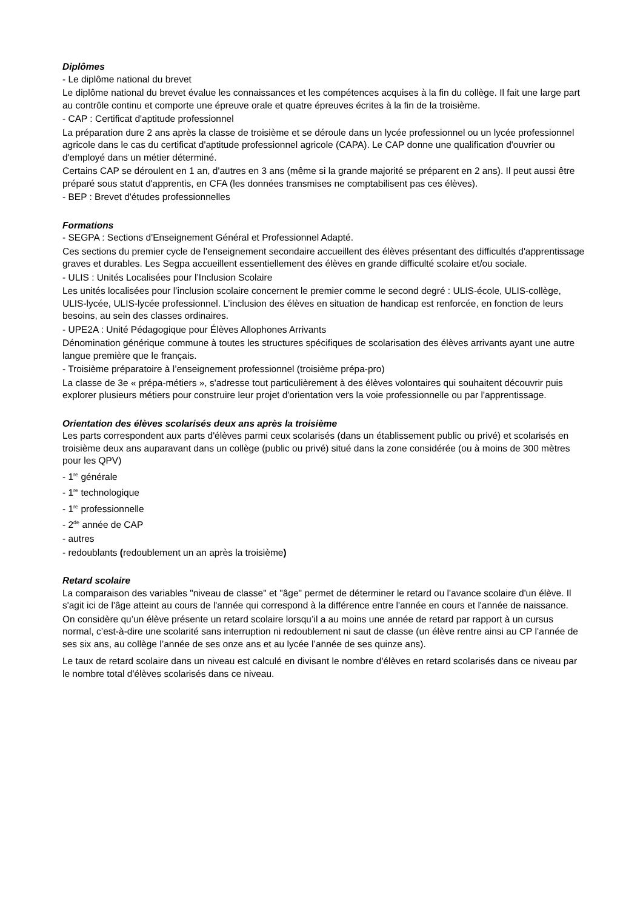Diplômes
- Le diplôme national du brevet
Le diplôme national du brevet évalue les connaissances et les compétences acquises à la fin du collège. Il fait une large part au contrôle continu et comporte une épreuve orale et quatre épreuves écrites à la fin de la troisième.
- CAP : Certificat d'aptitude professionnel
La préparation dure 2 ans après la classe de troisième et se déroule dans un lycée professionnel ou un lycée professionnel agricole dans le cas du certificat d'aptitude professionnel agricole (CAPA). Le CAP donne une qualification d'ouvrier ou d'employé dans un métier déterminé.
Certains CAP se déroulent en 1 an, d'autres en 3 ans (même si la grande majorité se préparent en 2 ans). Il peut aussi être préparé sous statut d'apprentis, en CFA (les données transmises ne comptabilisent pas ces élèves).
- BEP : Brevet d'études professionnelles
Formations
- SEGPA : Sections d'Enseignement Général et Professionnel Adapté.
Ces sections du premier cycle de l'enseignement secondaire accueillent des élèves présentant des difficultés d'apprentissage graves et durables. Les Segpa accueillent essentiellement des élèves en grande difficulté scolaire et/ou sociale.
- ULIS : Unités Localisées pour l’Inclusion Scolaire
Les unités localisées pour l’inclusion scolaire concernent le premier comme le second degré : ULIS-école, ULIS-collège, ULIS-lycée, ULIS-lycée professionnel. L’inclusion des élèves en situation de handicap est renforcée, en fonction de leurs besoins, au sein des classes ordinaires.
- UPE2A : Unité Pédagogique pour Élèves Allophones Arrivants
Dénomination générique commune à toutes les structures spécifiques de scolarisation des élèves arrivants ayant une autre langue première que le français.
- Troisième préparatoire à l’enseignement professionnel (troisième prépa-pro)
La classe de 3e « prépa-métiers », s'adresse tout particulièrement à des élèves volontaires qui souhaitent découvrir puis explorer plusieurs métiers pour construire leur projet d'orientation vers la voie professionnelle ou par l'apprentissage.
Orientation des élèves scolarisés deux ans après la troisième
Les parts correspondent aux parts d'élèves parmi ceux scolarisés (dans un établissement public ou privé) et scolarisés en troisième deux ans auparavant dans un collège (public ou privé) situé dans la zone considérée (ou à moins de 300 mètres pour les QPV)
- 1<sup>re</sup> générale
- 1<sup>re</sup> technologique
- 1<sup>re</sup> professionnelle
- 2<sup>de</sup> année de CAP
- autres
- redoublants (redoublement un an après la troisième)
Retard scolaire
La comparaison des variables "niveau de classe" et "âge" permet de déterminer le retard ou l'avance scolaire d'un élève. Il s'agit ici de l'âge atteint au cours de l'année qui correspond à la différence entre l'année en cours et l'année de naissance.
On considère qu’un élève présente un retard scolaire lorsqu’il a au moins une année de retard par rapport à un cursus normal, c’est-à-dire une scolarité sans interruption ni redoublement ni saut de classe (un élève rentre ainsi au CP l’année de ses six ans, au collège l’année de ses onze ans et au lycée l’année de ses quinze ans).
Le taux de retard scolaire dans un niveau est calculé en divisant le nombre d'élèves en retard scolarisés dans ce niveau par le nombre total d'élèves scolarisés dans ce niveau.